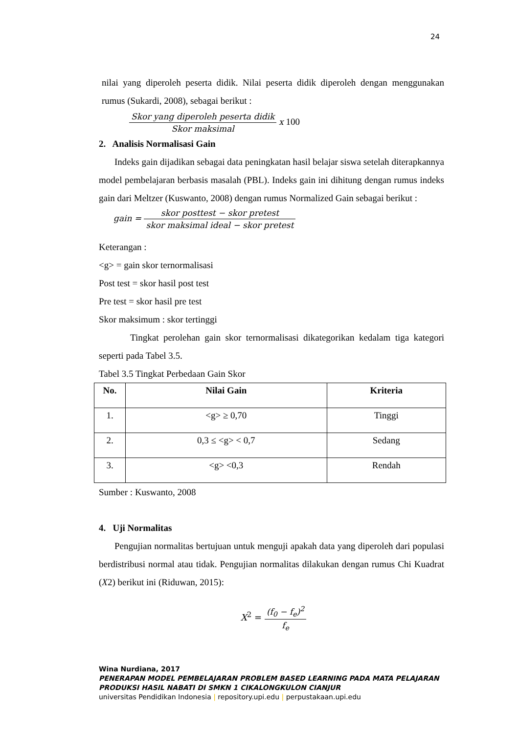24
nilai yang diperoleh peserta didik. Nilai peserta didik diperoleh dengan menggunakan rumus (Sukardi, 2008), sebagai berikut :
Skor yang diperoleh peserta didik Skor maksimal x 100
2. Analisis Normalisasi Gain
Indeks gain dijadikan sebagai data peningkatan hasil belajar siswa setelah diterapkannya model pembelajaran berbasis masalah (PBL). Indeks gain ini dihitung dengan rumus indeks gain dari Meltzer (Kuswanto, 2008) dengan rumus Normalized Gain sebagai berikut :
gain = skor posttest − skor pretest skor maksimal ideal − skor pretest
Keterangan :
<g> = gain skor ternormalisasi
Post test = skor hasil post test
Pre test = skor hasil pre test
Skor maksimum : skor tertinggi
Tingkat perolehan gain skor ternormalisasi dikategorikan kedalam tiga kategori seperti pada Tabel 3.5.
Tabel 3.5 Tingkat Perbedaan Gain Skor
| No. | Nilai Gain | Kriteria |
| --- | --- | --- |
| 1. | <g> ≥ 0,70 | Tinggi |
| 2. | 0,3 ≤ <g> < 0,7 | Sedang |
| 3. | <g> <0,3 | Rendah |
Sumber : Kuswanto, 2008
4. Uji Normalitas
Pengujian normalitas bertujuan untuk menguji apakah data yang diperoleh dari populasi berdistribusi normal atau tidak. Pengujian normalitas dilakukan dengan rumus Chi Kuadrat (X2) berikut ini (Riduwan, 2015):
X<sup>2</sup> = (f<sub>0</sub> − f<sub>e</sub>)<sup>2</sup> f<sub>e</sub>
Wina Nurdiana, 2017
PENERAPAN MODEL PEMBELAJARAN PROBLEM BASED LEARNING PADA MATA PELAJARAN
PRODUKSI HASIL NABATI DI SMKN 1 CIKALONGKULON CIANJUR
universitas Pendidikan Indonesia | repository.upi.edu | perpustakaan.upi.edu